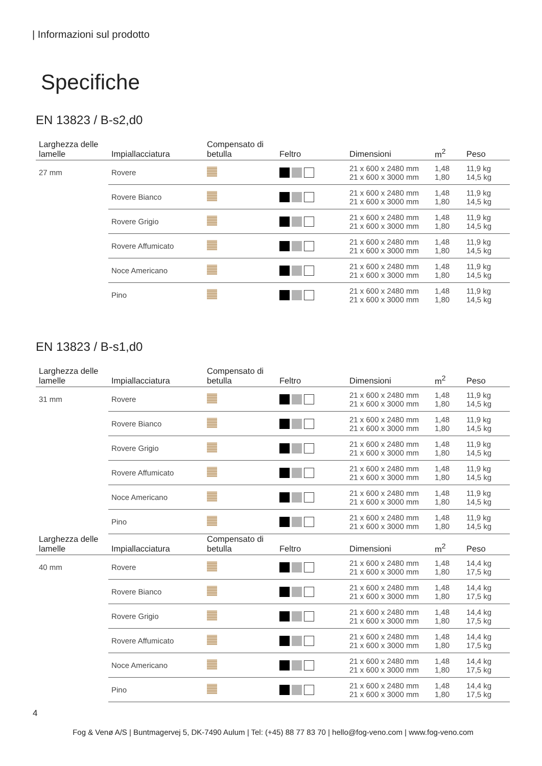| Informazioni sul prodotto
Specifiche
EN 13823 / B-s2,d0
| Larghezza delle lamelle | Impiallacciatura | Compensato di betulla | Feltro | Dimensioni | m<sup>2</sup> | Peso |
| --- | --- | --- | --- | --- | --- | --- |
| 27 mm | Rovere | | | 21 x 600 x 2480 mm 21 x 600 x 3000 mm | 1,48 1,80 | 11,9 kg 14,5 kg |
| | Rovere Bianco | | | 21 x 600 x 2480 mm 21 x 600 x 3000 mm | 1,48 1,80 | 11,9 kg 14,5 kg |
| | Rovere Grigio | | | 21 x 600 x 2480 mm 21 x 600 x 3000 mm | 1,48 1,80 | 11,9 kg 14,5 kg |
| | Rovere Affumicato | | | 21 x 600 x 2480 mm 21 x 600 x 3000 mm | 1,48 1,80 | 11,9 kg 14,5 kg |
| | Noce Americano | | | 21 x 600 x 2480 mm 21 x 600 x 3000 mm | 1,48 1,80 | 11,9 kg 14,5 kg |
| | Pino | | | 21 x 600 x 2480 mm 21 x 600 x 3000 mm | 1,48 1,80 | 11,9 kg 14,5 kg |
EN 13823 / B-s1,d0
| Larghezza delle lamelle | Impiallacciatura | Compensato di betulla | Feltro | Dimensioni | m<sup>2</sup> | Peso |
| --- | --- | --- | --- | --- | --- | --- |
| 31 mm | Rovere | | | 21 x 600 x 2480 mm 21 x 600 x 3000 mm | 1,48 1,80 | 11,9 kg 14,5 kg |
| | Rovere Bianco | | | 21 x 600 x 2480 mm 21 x 600 x 3000 mm | 1,48 1,80 | 11,9 kg 14,5 kg |
| | Rovere Grigio | | | 21 x 600 x 2480 mm 21 x 600 x 3000 mm | 1,48 1,80 | 11,9 kg 14,5 kg |
| | Rovere Affumicato | | | 21 x 600 x 2480 mm 21 x 600 x 3000 mm | 1,48 1,80 | 11,9 kg 14,5 kg |
| | Noce Americano | | | 21 x 600 x 2480 mm 21 x 600 x 3000 mm | 1,48 1,80 | 11,9 kg 14,5 kg |
| | Pino | | | 21 x 600 x 2480 mm 21 x 600 x 3000 mm | 1,48 1,80 | 11,9 kg 14,5 kg |
| Larghezza delle lamelle | Impiallacciatura | Compensato di betulla | Feltro | Dimensioni | m<sup>2</sup> | Peso |
| 40 mm | Rovere | | | 21 x 600 x 2480 mm 21 x 600 x 3000 mm | 1,48 1,80 | 14,4 kg 17,5 kg |
| | Rovere Bianco | | | 21 x 600 x 2480 mm 21 x 600 x 3000 mm | 1,48 1,80 | 14,4 kg 17,5 kg |
| | Rovere Grigio | | | 21 x 600 x 2480 mm 21 x 600 x 3000 mm | 1,48 1,80 | 14,4 kg 17,5 kg |
| | Rovere Affumicato | | | 21 x 600 x 2480 mm 21 x 600 x 3000 mm | 1,48 1,80 | 14,4 kg 17,5 kg |
| | Noce Americano | | | 21 x 600 x 2480 mm 21 x 600 x 3000 mm | 1,48 1,80 | 14,4 kg 17,5 kg |
| | Pino | | | 21 x 600 x 2480 mm 21 x 600 x 3000 mm | 1,48 1,80 | 14,4 kg 17,5 kg |
4
Fog & Venø A/S | Buntmagervej 5, DK-7490 Aulum | Tel: (+45) 88 77 83 70 | hello@fog-veno.com | www.fog-veno.com